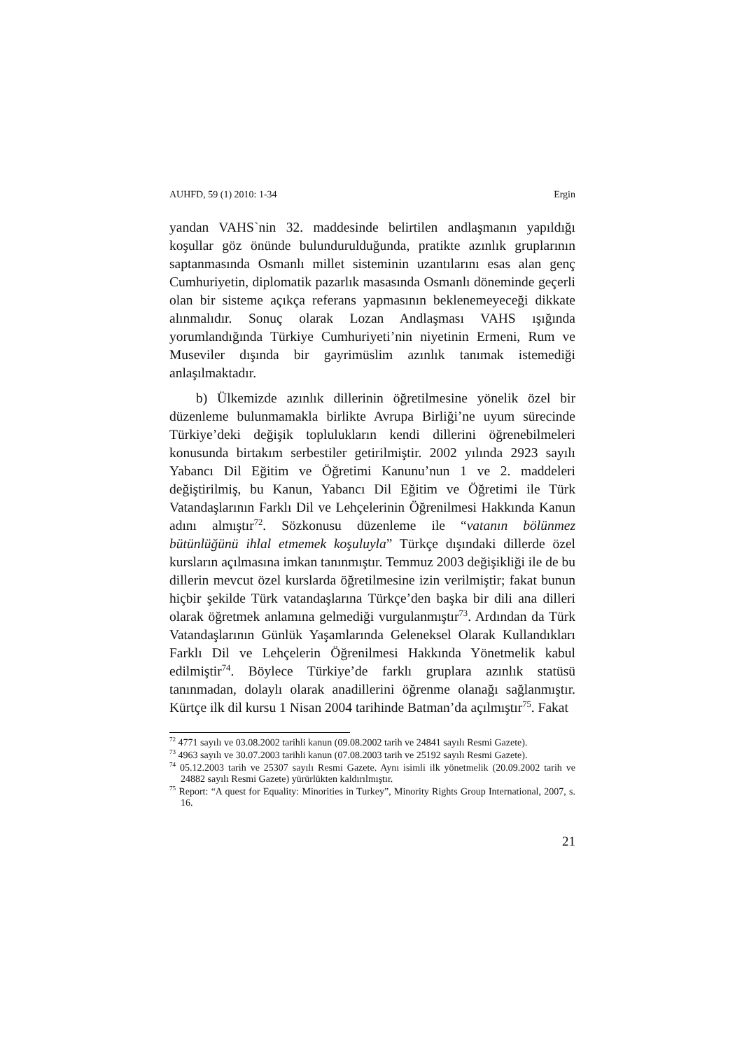AUHFD, 59 (1) 2010: 1-34 Ergin
yandan VAHS`nin 32. maddesinde belirtilen andlaşmanın yapıldığı koşullar göz önünde bulundurulduğunda, pratikte azınlık gruplarının saptanmasında Osmanlı millet sisteminin uzantılarını esas alan genç Cumhuriyetin, diplomatik pazarlık masasında Osmanlı döneminde geçerli olan bir sisteme açıkça referans yapmasının beklenemeyeceği dikkate alınmalıdır. Sonuç olarak Lozan Andlaşması VAHS ışığında yorumlandığında Türkiye Cumhuriyeti’nin niyetinin Ermeni, Rum ve Museviler dışında bir gayrimüslim azınlık tanımak istemediği anlaşılmaktadır.
b) Ülkemizde azınlık dillerinin öğretilmesine yönelik özel bir düzenleme bulunmamakla birlikte Avrupa Birliği’ne uyum sürecinde Türkiye’deki değişik toplulukların kendi dillerini öğrenebilmeleri konusunda birtakım serbestiler getirilmiştir. 2002 yılında 2923 sayılı Yabancı Dil Eğitim ve Öğretimi Kanunu’nun 1 ve 2. maddeleri değiştirilmiş, bu Kanun, Yabancı Dil Eğitim ve Öğretimi ile Türk Vatandaşlarının Farklı Dil ve Lehçelerinin Öğrenilmesi Hakkında Kanun adını almıştır<sup>72</sup>. Sözkonusu düzenleme ile “vatanın bölünmez bütünlüğünü ihlal etmemek koşuluyla” Türkçe dışındaki dillerde özel kursların açılmasına imkan tanınmıştır. Temmuz 2003 değişikliği ile de bu dillerin mevcut özel kurslarda öğretilmesine izin verilmiştir; fakat bunun hiçbir şekilde Türk vatandaşlarına Türkçe’den başka bir dili ana dilleri olarak öğretmek anlamına gelmediği vurgulanmıştır<sup>73</sup>. Ardından da Türk Vatandaşlarının Günlük Yaşamlarında Geleneksel Olarak Kullandıkları Farklı Dil ve Lehçelerin Öğrenilmesi Hakkında Yönetmelik kabul edilmiştir<sup>74</sup>. Böylece Türkiye’de farklı gruplara azınlık statüsü tanınmadan, dolaylı olarak anadillerini öğrenme olanağı sağlanmıştır. Kürtçe ilk dil kursu 1 Nisan 2004 tarihinde Batman’da açılmıştır<sup>75</sup>. Fakat
<sup>72</sup> 4771 sayılı ve 03.08.2002 tarihli kanun (09.08.2002 tarih ve 24841 sayılı Resmi Gazete).
<sup>73</sup> 4963 sayılı ve 30.07.2003 tarihli kanun (07.08.2003 tarih ve 25192 sayılı Resmi Gazete).
<sup>74</sup> 05.12.2003 tarih ve 25307 sayılı Resmi Gazete. Aynı isimli ilk yönetmelik (20.09.2002 tarih ve 24882 sayılı Resmi Gazete) yürürlükten kaldırılmıştır.
<sup>75</sup> Report: “A quest for Equality: Minorities in Turkey”, Minority Rights Group International, 2007, s. 16.
21